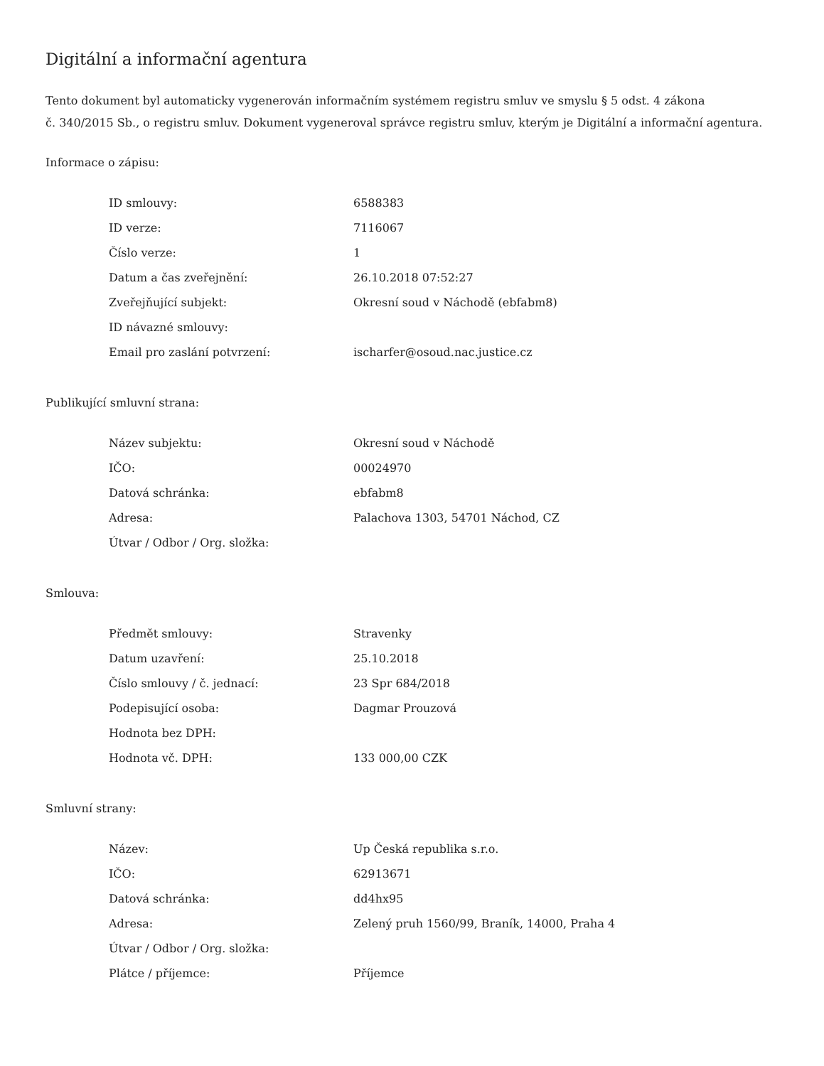Digitální a informační agentura
Tento dokument byl automaticky vygenerován informačním systémem registru smluv ve smyslu § 5 odst. 4 zákona
č. 340/2015 Sb., o registru smluv. Dokument vygeneroval správce registru smluv, kterým je Digitální a informační agentura.
Informace o zápisu:
| ID smlouvy: | 6588383 |
| ID verze: | 7116067 |
| Číslo verze: | 1 |
| Datum a čas zveřejnění: | 26.10.2018 07:52:27 |
| Zveřejňující subjekt: | Okresní soud v Náchodě (ebfabm8) |
| ID návazné smlouvy: | |
| Email pro zaslání potvrzení: | ischarfer@osoud.nac.justice.cz |
Publikující smluvní strana:
| Název subjektu: | Okresní soud v Náchodě |
| IČO: | 00024970 |
| Datová schránka: | ebfabm8 |
| Adresa: | Palachova 1303, 54701 Náchod, CZ |
| Útvar / Odbor / Org. složka: | |
Smlouva:
| Předmět smlouvy: | Stravenky |
| Datum uzavření: | 25.10.2018 |
| Číslo smlouvy / č. jednací: | 23 Spr 684/2018 |
| Podepisující osoba: | Dagmar Prouzová |
| Hodnota bez DPH: | |
| Hodnota vč. DPH: | 133 000,00 CZK |
Smluvní strany:
| Název: | Up Česká republika s.r.o. |
| IČO: | 62913671 |
| Datová schránka: | dd4hx95 |
| Adresa: | Zelený pruh 1560/99, Braník, 14000, Praha 4 |
| Útvar / Odbor / Org. složka: | |
| Plátce / příjemce: | Příjemce |